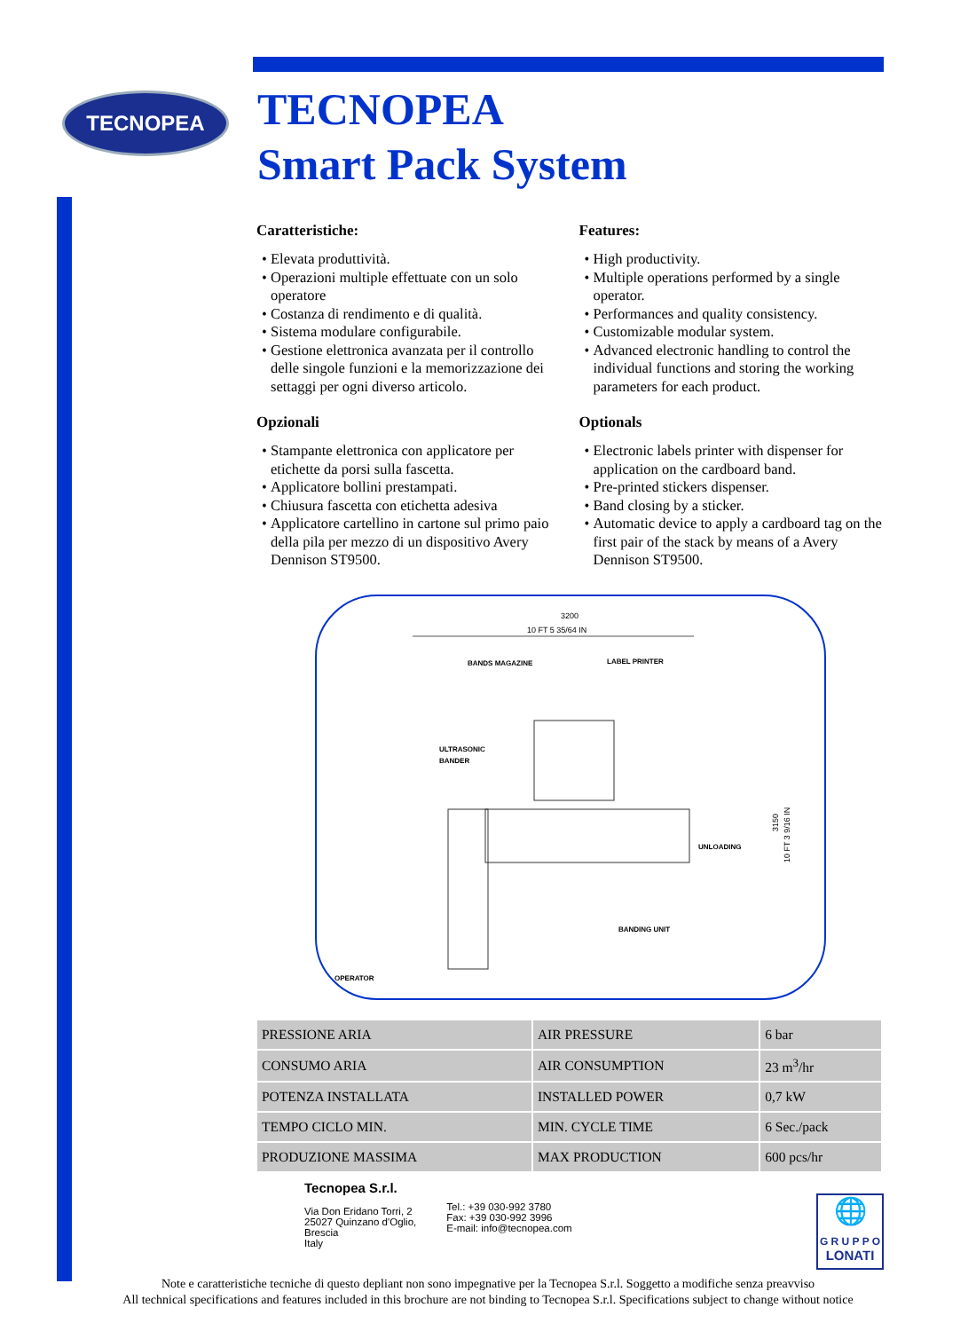TECNOPEA
TECNOPEA
Smart Pack System
Caratteristiche:
Elevata produttività.
Operazioni multiple effettuate con un solo operatore
Costanza di rendimento e di qualità.
Sistema modulare configurabile.
Gestione elettronica avanzata per il controllo delle singole funzioni e la memorizzazione dei settaggi per ogni diverso articolo.
Opzionali
Stampante elettronica con applicatore per etichette da porsi sulla fascetta.
Applicatore bollini prestampati.
Chiusura fascetta con etichetta adesiva
Applicatore cartellino in cartone sul primo paio della pila per mezzo di un dispositivo Avery Dennison ST9500.
Features:
High productivity.
Multiple operations performed by a single operator.
Performances and quality consistency.
Customizable modular system.
Advanced electronic handling to control the individual functions and storing the working parameters for each product.
Optionals
Electronic labels printer with dispenser for application on the cardboard band.
Pre-printed stickers dispenser.
Band closing by a sticker.
Automatic device to apply a cardboard tag on the first pair of the stack by means of a Avery Dennison ST9500.
3200
10 FT 5 35/64 IN
BANDS MAGAZINE
LABEL PRINTER
ULTRASONIC
BANDER
UNLOADING
BANDING UNIT
OPERATOR
3150
10 FT 3 9/16 IN
| PRESSIONE ARIA | AIR PRESSURE | 6 bar |
| CONSUMO ARIA | AIR CONSUMPTION | 23 m<sup>3</sup>/hr |
| POTENZA INSTALLATA | INSTALLED POWER | 0,7 kW |
| TEMPO CICLO MIN. | MIN. CYCLE TIME | 6 Sec./pack |
| PRODUZIONE MASSIMA | MAX PRODUCTION | 600 pcs/hr |
Tecnopea S.r.l.
Via Don Eridano Torri, 2
25027 Quinzano d'Oglio,
Brescia
Italy
Tel.: +39 030-992 3780
Fax: +39 030-992 3996
E-mail: info@tecnopea.com
🌐
G R U P P O
LONATI
Note e caratteristiche tecniche di questo depliant non sono impegnative per la Tecnopea S.r.l. Soggetto a modifiche senza preavviso
All technical specifications and features included in this brochure are not binding to Tecnopea S.r.l. Specifications subject to change without notice